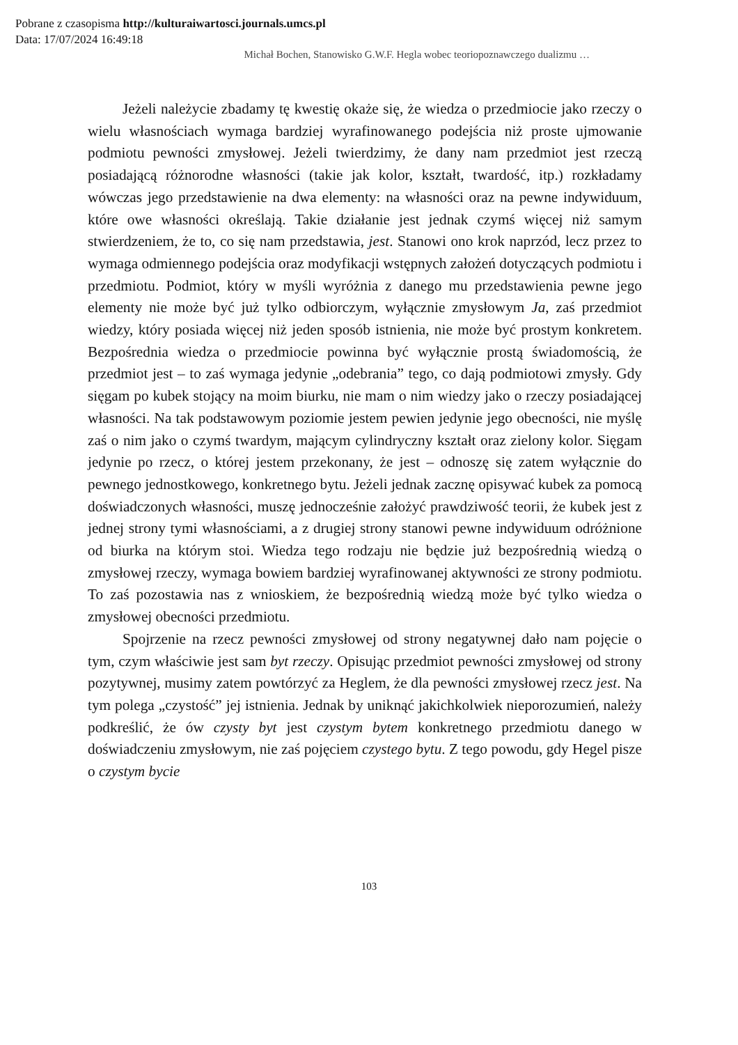Pobrane z czasopisma http://kulturaiwartosci.journals.umcs.pl
Data: 17/07/2024 16:49:18
Michał Bochen, Stanowisko G.W.F. Hegla wobec teoriopoznawczego dualizmu …
Jeżeli należycie zbadamy tę kwestię okaże się, że wiedza o przedmiocie jako rzeczy o wielu własnościach wymaga bardziej wyrafinowanego podejścia niż proste ujmowanie podmiotu pewności zmysłowej. Jeżeli twierdzimy, że dany nam przedmiot jest rzeczą posiadającą różnorodne własności (takie jak kolor, kształt, twardość, itp.) rozkładamy wówczas jego przedstawienie na dwa elementy: na własności oraz na pewne indywiduum, które owe własności określają. Takie działanie jest jednak czymś więcej niż samym stwierdzeniem, że to, co się nam przedstawia, jest. Stanowi ono krok naprzód, lecz przez to wymaga odmiennego podejścia oraz modyfikacji wstępnych założeń dotyczących podmiotu i przedmiotu. Podmiot, który w myśli wyróżnia z danego mu przedstawienia pewne jego elementy nie może być już tylko odbiorczym, wyłącznie zmysłowym Ja, zaś przedmiot wiedzy, który posiada więcej niż jeden sposób istnienia, nie może być prostym konkretem. Bezpośrednia wiedza o przedmiocie powinna być wyłącznie prostą świadomością, że przedmiot jest – to zaś wymaga jedynie „odebrania” tego, co dają podmiotowi zmysły. Gdy sięgam po kubek stojący na moim biurku, nie mam o nim wiedzy jako o rzeczy posiadającej własności. Na tak podstawowym poziomie jestem pewien jedynie jego obecności, nie myślę zaś o nim jako o czymś twardym, mającym cylindryczny kształt oraz zielony kolor. Sięgam jedynie po rzecz, o której jestem przekonany, że jest – odnoszę się zatem wyłącznie do pewnego jednostkowego, konkretnego bytu. Jeżeli jednak zacznę opisywać kubek za pomocą doświadczonych własności, muszę jednocześnie założyć prawdziwość teorii, że kubek jest z jednej strony tymi własnościami, a z drugiej strony stanowi pewne indywiduum odróżnione od biurka na którym stoi. Wiedza tego rodzaju nie będzie już bezpośrednią wiedzą o zmysłowej rzeczy, wymaga bowiem bardziej wyrafinowanej aktywności ze strony podmiotu. To zaś pozostawia nas z wnioskiem, że bezpośrednią wiedzą może być tylko wiedza o zmysłowej obecności przedmiotu.
Spojrzenie na rzecz pewności zmysłowej od strony negatywnej dało nam pojęcie o tym, czym właściwie jest sam byt rzeczy. Opisując przedmiot pewności zmysłowej od strony pozytywnej, musimy zatem powtórzyć za Heglem, że dla pewności zmysłowej rzecz jest. Na tym polega „czystość” jej istnienia. Jednak by uniknąć jakichkolwiek nieporozumień, należy podkreślić, że ów czysty byt jest czystym bytem konkretnego przedmiotu danego w doświadczeniu zmysłowym, nie zaś pojęciem czystego bytu. Z tego powodu, gdy Hegel pisze o czystym bycie
103